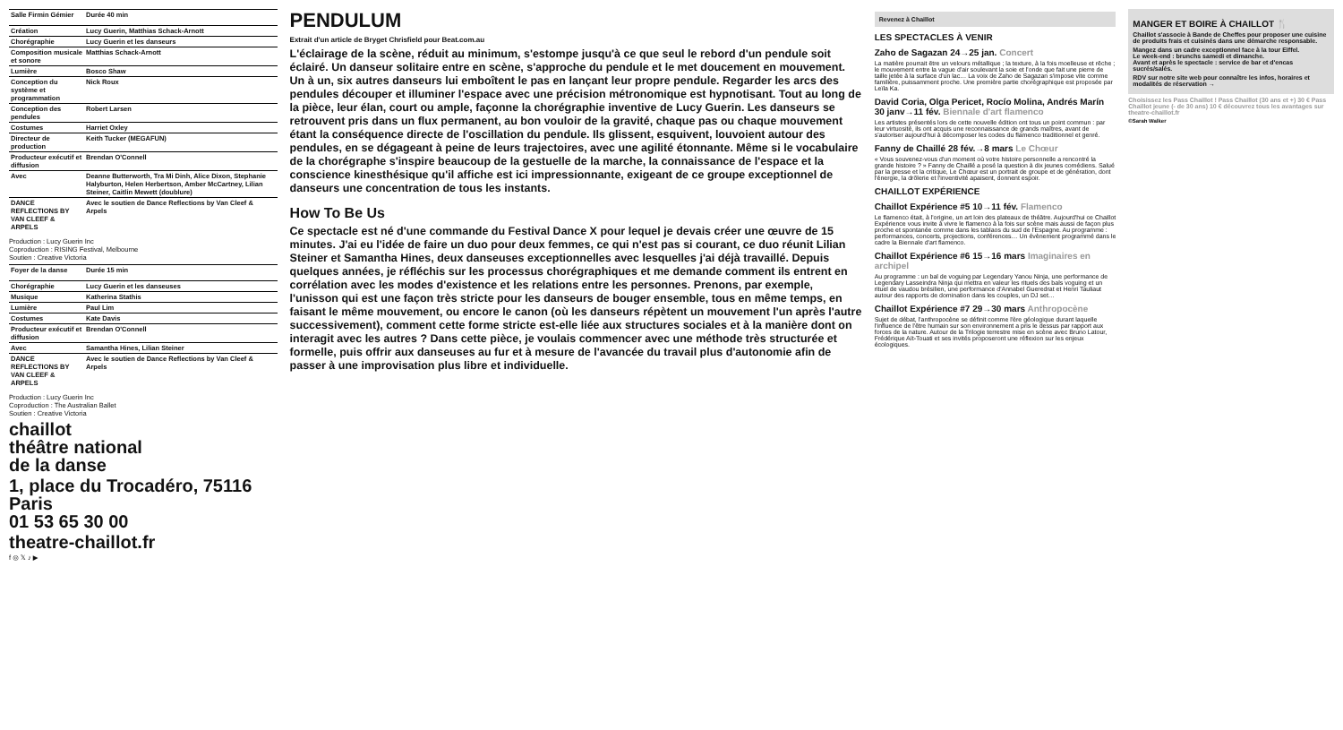| Salle Firmin Gémier | Durée 40 min |
| Création | Lucy Guerin, Matthias Schack-Arnott |
| Chorégraphie | Lucy Guerin et les danseurs |
| Composition musicale et sonore | Matthias Schack-Arnott |
| Lumière | Bosco Shaw |
| Conception du système et programmation | Nick Roux |
| Conception des pendules | Robert Larsen |
| Costumes | Harriet Oxley |
| Directeur de production | Keith Tucker (MEGAFUN) |
| Producteur exécutif et diffusion | Brendan O'Connell |
| Avec | Deanne Butterworth, Tra Mi Dinh, Alice Dixon, Stephanie Halyburton, Helen Herbertson, Amber McCartney, Lilian Steiner, Caitlin Mewett (doublure) |
| DANCE REFLECTIONS BY VAN CLEEF & ARPELS | Avec le soutien de Dance Reflections by Van Cleef & Arpels |
Production : Lucy Guerin Inc
Coproduction : RISING Festival, Melbourne
Soutien : Creative Victoria
| Foyer de la danse | Durée 15 min |
| Chorégraphie | Lucy Guerin et les danseuses |
| Musique | Katherina Stathis |
| Lumière | Paul Lim |
| Costumes | Kate Davis |
| Producteur exécutif et diffusion | Brendan O'Connell |
| Avec | Samantha Hines, Lilian Steiner |
| DANCE REFLECTIONS BY VAN CLEEF & ARPELS | Avec le soutien de Dance Reflections by Van Cleef & Arpels |
Production : Lucy Guerin Inc
Coproduction : The Australian Ballet
Soutien : Creative Victoria
chaillot
théâtre national
de la danse
1, place du Trocadéro, 75116 Paris
01 53 65 30 00
theatre-chaillot.fr
f ◎ 𝕏 ♪ ▶
PENDULUM
Extrait d'un article de Bryget Chrisfield pour Beat.com.au
L'éclairage de la scène, réduit au minimum, s'estompe jusqu'à ce que seul le rebord d'un pendule soit éclairé. Un danseur solitaire entre en scène, s'approche du pendule et le met doucement en mouvement. Un à un, six autres danseurs lui emboîtent le pas en lançant leur propre pendule. Regarder les arcs des pendules découper et illuminer l'espace avec une précision métronomique est hypnotisant. Tout au long de la pièce, leur élan, court ou ample, façonne la chorégraphie inventive de Lucy Guerin. Les danseurs se retrouvent pris dans un flux permanent, au bon vouloir de la gravité, chaque pas ou chaque mouvement étant la conséquence directe de l'oscillation du pendule. Ils glissent, esquivent, louvoient autour des pendules, en se dégageant à peine de leurs trajectoires, avec une agilité étonnante. Même si le vocabulaire de la chorégraphe s'inspire beaucoup de la gestuelle de la marche, la connaissance de l'espace et la conscience kinesthésique qu'il affiche est ici impressionnante, exigeant de ce groupe exceptionnel de danseurs une concentration de tous les instants.
How To Be Us
Ce spectacle est né d'une commande du Festival Dance X pour lequel je devais créer une œuvre de 15 minutes. J'ai eu l'idée de faire un duo pour deux femmes, ce qui n'est pas si courant, ce duo réunit Lilian Steiner et Samantha Hines, deux danseuses exceptionnelles avec lesquelles j'ai déjà travaillé. Depuis quelques années, je réfléchis sur les processus chorégraphiques et me demande comment ils entrent en corrélation avec les modes d'existence et les relations entre les personnes. Prenons, par exemple, l'unisson qui est une façon très stricte pour les danseurs de bouger ensemble, tous en même temps, en faisant le même mouvement, ou encore le canon (où les danseurs répètent un mouvement l'un après l'autre successivement), comment cette forme stricte est-elle liée aux structures sociales et à la manière dont on interagit avec les autres ? Dans cette pièce, je voulais commencer avec une méthode très structurée et formelle, puis offrir aux danseuses au fur et à mesure de l'avancée du travail plus d'autonomie afin de passer à une improvisation plus libre et individuelle.
Revenez à Chaillot
LES SPECTACLES À VENIR
Zaho de Sagazan 24→25 jan. Concert
La matière pourrait être un velours métallique ; la texture, à la fois moelleuse et rêche ; le mouvement entre la vague d'air soulevant la soie et l'onde que fait une pierre de taille jetée à la surface d'un lac… La voix de Zaho de Sagazan s'impose vite comme familière, puissamment proche. Une première partie chorégraphique est proposée par Leïla Ka.
David Coria, Olga Pericet, Rocío Molina, Andrés Marín 30 janv→11 fév. Biennale d'art flamenco
Les artistes présentés lors de cette nouvelle édition ont tous un point commun : par leur virtuosité, ils ont acquis une reconnaissance de grands maîtres, avant de s'autoriser aujourd'hui à décomposer les codes du flamenco traditionnel et genré.
Fanny de Chaillé 28 fév.→8 mars Le Chœur
« Vous souvenez-vous d'un moment où votre histoire personnelle a rencontré la grande histoire ? » Fanny de Chaillé a posé la question à dix jeunes comédiens. Salué par la presse et la critique, Le Chœur est un portrait de groupe et de génération, dont l'énergie, la drôlerie et l'inventivité apaisent, donnent espoir.
CHAILLOT EXPÉRIENCE
Chaillot Expérience #5 10→11 fév. Flamenco
Le flamenco était, à l'origine, un art loin des plateaux de théâtre. Aujourd'hui ce Chaillot Expérience vous invite à vivre le flamenco à la fois sur scène mais aussi de façon plus proche et spontanée comme dans les tablaos du sud de l'Espagne. Au programme : performances, concerts, projections, conférences… Un évènement programmé dans le cadre la Biennale d'art flamenco.
Chaillot Expérience #6 15→16 mars Imaginaires en archipel
Au programme : un bal de voguing par Legendary Yanou Ninja, une performance de Legendary Lasseindra Ninja qui mettra en valeur les rituels des bals voguing et un rituel de vaudou brésilien, une performance d'Annabel Gueredrat et Henri Tauliaut autour des rapports de domination dans les couples, un DJ set…
Chaillot Expérience #7 29→30 mars Anthropocène
Sujet de débat, l'anthropocène se définit comme l'ère géologique durant laquelle l'influence de l'être humain sur son environnement a pris le dessus par rapport aux forces de la nature. Autour de la Trilogie terrestre mise en scène avec Bruno Latour, Frédérique Aït-Touati et ses invités proposeront une réflexion sur les enjeux écologiques.
MANGER ET BOIRE À CHAILLOT 🍴
Chaillot s'associe à Bande de Cheffes pour proposer une cuisine de produits frais et cuisinés dans une démarche responsable.
Mangez dans un cadre exceptionnel face à la tour Eiffel.
Le week-end : brunchs samedi et dimanche.
Avant et après le spectacle : service de bar et d'encas sucrés/salés.
RDV sur notre site web pour connaître les infos, horaires et modalités de réservation →
Choisissez les Pass Chaillot ! Pass Chaillot (30 ans et +) 30 € Pass Chaillot jeune (- de 30 ans) 10 € découvrez tous les avantages sur theatre-chaillot.fr
©Sarah Walker